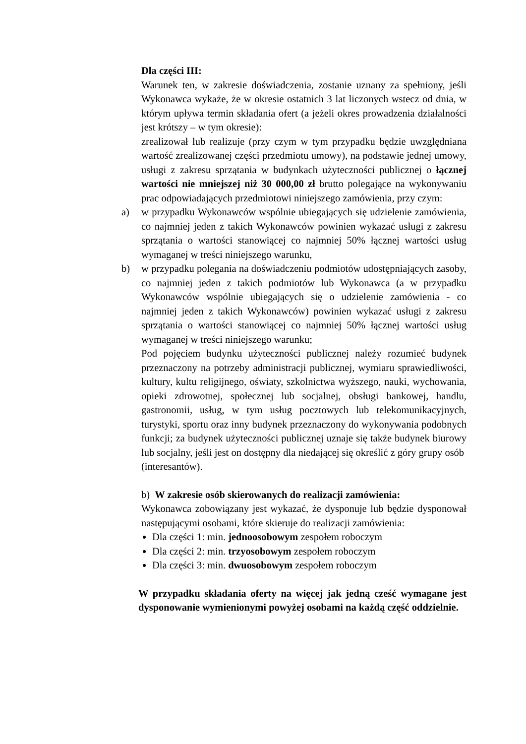Dla części III:
Warunek ten, w zakresie doświadczenia, zostanie uznany za spełniony, jeśli Wykonawca wykaże, że w okresie ostatnich 3 lat liczonych wstecz od dnia, w którym upływa termin składania ofert (a jeżeli okres prowadzenia działalności jest krótszy – w tym okresie):
zrealizował lub realizuje (przy czym w tym przypadku będzie uwzględniana wartość zrealizowanej części przedmiotu umowy), na podstawie jednej umowy, usługi z zakresu sprzątania w budynkach użyteczności publicznej o łącznej wartości nie mniejszej niż 30 000,00 zł brutto polegające na wykonywaniu prac odpowiadających przedmiotowi niniejszego zamówienia, przy czym:
a) w przypadku Wykonawców wspólnie ubiegających się udzielenie zamówienia, co najmniej jeden z takich Wykonawców powinien wykazać usługi z zakresu sprzątania o wartości stanowiącej co najmniej 50% łącznej wartości usług wymaganej w treści niniejszego warunku,
b) w przypadku polegania na doświadczeniu podmiotów udostępniających zasoby, co najmniej jeden z takich podmiotów lub Wykonawca (a w przypadku Wykonawców wspólnie ubiegających się o udzielenie zamówienia - co najmniej jeden z takich Wykonawców) powinien wykazać usługi z zakresu sprzątania o wartości stanowiącej co najmniej 50% łącznej wartości usług wymaganej w treści niniejszego warunku;
Pod pojęciem budynku użyteczności publicznej należy rozumieć budynek przeznaczony na potrzeby administracji publicznej, wymiaru sprawiedliwości, kultury, kultu religijnego, oświaty, szkolnictwa wyższego, nauki, wychowania, opieki zdrowotnej, społecznej lub socjalnej, obsługi bankowej, handlu, gastronomii, usług, w tym usług pocztowych lub telekomunikacyjnych, turystyki, sportu oraz inny budynek przeznaczony do wykonywania podobnych funkcji; za budynek użyteczności publicznej uznaje się także budynek biurowy lub socjalny, jeśli jest on dostępny dla niedającej się określić z góry grupy osób
(interesantów).
b) W zakresie osób skierowanych do realizacji zamówienia:
Wykonawca zobowiązany jest wykazać, że dysponuje lub będzie dysponował następującymi osobami, które skieruje do realizacji zamówienia:
Dla części 1: min. jednoosobowym zespołem roboczym
Dla części 2: min. trzyosobowym zespołem roboczym
Dla części 3: min. dwuosobowym zespołem roboczym
W przypadku składania oferty na więcej jak jedną cześć wymagane jest dysponowanie wymienionymi powyżej osobami na każdą część oddzielnie.